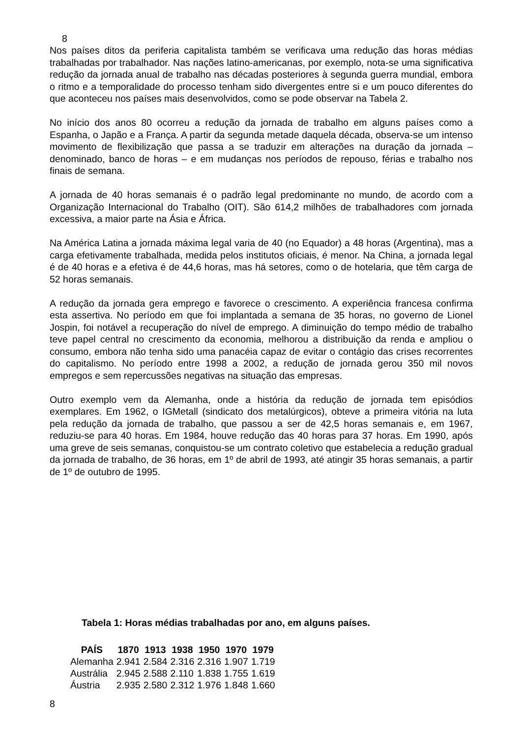8
Nos países ditos da periferia capitalista também se verificava uma redução das horas médias trabalhadas por trabalhador. Nas nações latino-americanas, por exemplo, nota-se uma significativa redução da jornada anual de trabalho nas décadas posteriores à segunda guerra mundial, embora o ritmo e a temporalidade do processo tenham sido divergentes entre si e um pouco diferentes do que aconteceu nos países mais desenvolvidos, como se pode observar na Tabela 2.
No início dos anos 80 ocorreu a redução da jornada de trabalho em alguns países como a Espanha, o Japão e a França. A partir da segunda metade daquela década, observa-se um intenso movimento de flexibilização que passa a se traduzir em alterações na duração da jornada – denominado, banco de horas – e em mudanças nos períodos de repouso, férias e trabalho nos finais de semana.
A jornada de 40 horas semanais é o padrão legal predominante no mundo, de acordo com a Organização Internacional do Trabalho (OIT). São 614,2 milhões de trabalhadores com jornada excessiva, a maior parte na Ásia e África.
Na América Latina a jornada máxima legal varia de 40 (no Equador) a 48 horas (Argentina), mas a carga efetivamente trabalhada, medida pelos institutos oficiais, é menor. Na China, a jornada legal é de 40 horas e a efetiva é de 44,6 horas, mas há setores, como o de hotelaria, que têm carga de 52 horas semanais.
A redução da jornada gera emprego e favorece o crescimento. A experiência francesa confirma esta assertiva. No período em que foi implantada a semana de 35 horas, no governo de Lionel Jospin, foi notável a recuperação do nível de emprego. A diminuição do tempo médio de trabalho teve papel central no crescimento da economia, melhorou a distribuição da renda e ampliou o consumo, embora não tenha sido uma panacéia capaz de evitar o contágio das crises recorrentes do capitalismo. No período entre 1998 a 2002, a redução de jornada gerou 350 mil novos empregos e sem repercussões negativas na situação das empresas.
Outro exemplo vem da Alemanha, onde a história da redução de jornada tem episódios exemplares. Em 1962, o IGMetall (sindicato dos metalúrgicos), obteve a primeira vitória na luta pela redução da jornada de trabalho, que passou a ser de 42,5 horas semanais e, em 1967, reduziu-se para 40 horas. Em 1984, houve redução das 40 horas para 37 horas. Em 1990, após uma greve de seis semanas, conquistou-se um contrato coletivo que estabelecia a redução gradual da jornada de trabalho, de 36 horas, em 1º de abril de 1993, até atingir 35 horas semanais, a partir de 1º de outubro de 1995.
Tabela 1: Horas médias trabalhadas por ano, em alguns países.
| PAÍS | 1870 | 1913 | 1938 | 1950 | 1970 | 1979 |
| --- | --- | --- | --- | --- | --- | --- |
| Alemanha | 2.941 | 2.584 | 2.316 | 2.316 | 1.907 | 1.719 |
| Austrália | 2.945 | 2.588 | 2.110 | 1.838 | 1.755 | 1.619 |
| Áustria | 2.935 | 2.580 | 2.312 | 1.976 | 1.848 | 1.660 |
8